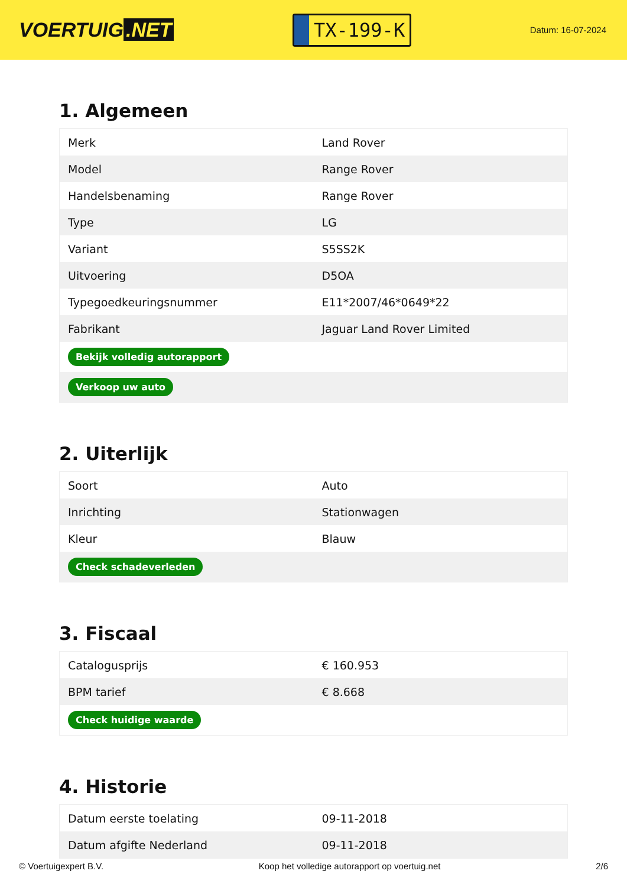VOERTUIG.NET
TX-199-K
Datum: 16-07-2024
1. Algemeen
| Merk | Land Rover |
| Model | Range Rover |
| Handelsbenaming | Range Rover |
| Type | LG |
| Variant | S5SS2K |
| Uitvoering | D5OA |
| Typegoedkeuringsnummer | E11*2007/46*0649*22 |
| Fabrikant | Jaguar Land Rover Limited |
| Bekijk volledig autorapport | |
| Verkoop uw auto | |
2. Uiterlijk
| Soort | Auto |
| Inrichting | Stationwagen |
| Kleur | Blauw |
| Check schadeverleden | |
3. Fiscaal
| Catalogusprijs | € 160.953 |
| BPM tarief | € 8.668 |
| Check huidige waarde | |
4. Historie
| Datum eerste toelating | 09-11-2018 |
| Datum afgifte Nederland | 09-11-2018 |
© Voertuigexpert B.V. Koop het volledige autorapport op voertuig.net 2/6